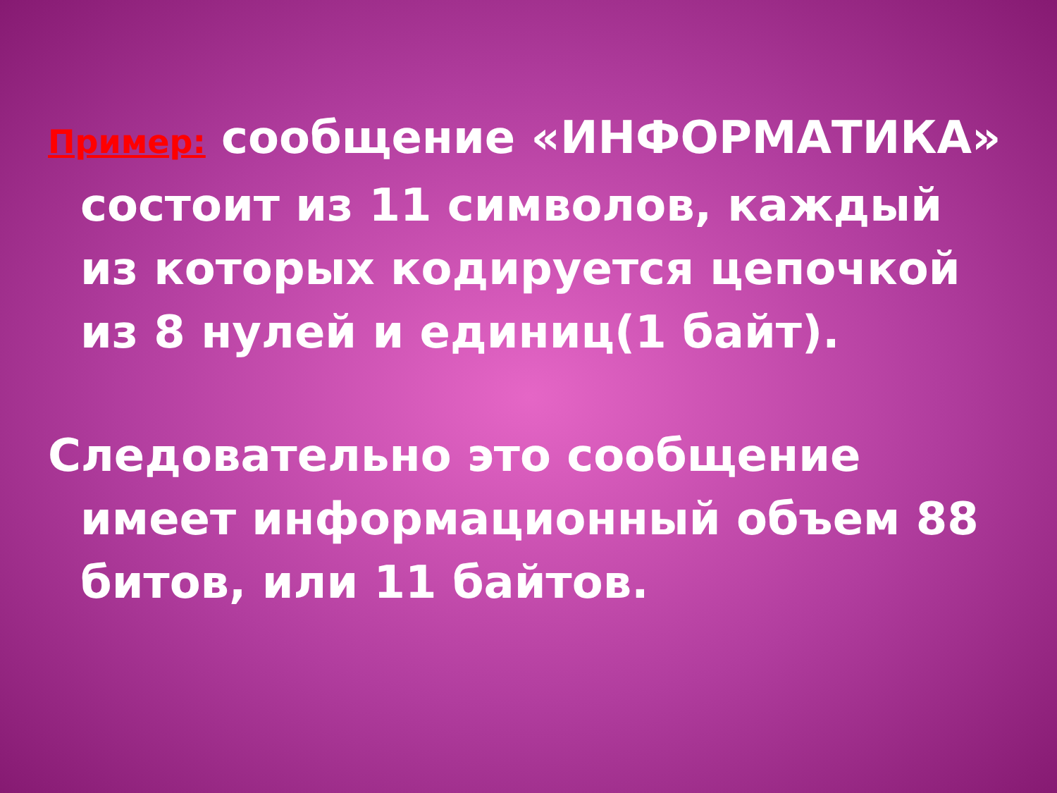Пример: сообщение «ИНФОРМАТИКА» состоит из 11 символов, каждый из которых кодируется цепочкой из 8 нулей и единиц(1 байт).
Следовательно это сообщение имеет информационный объем 88 битов, или 11 байтов.